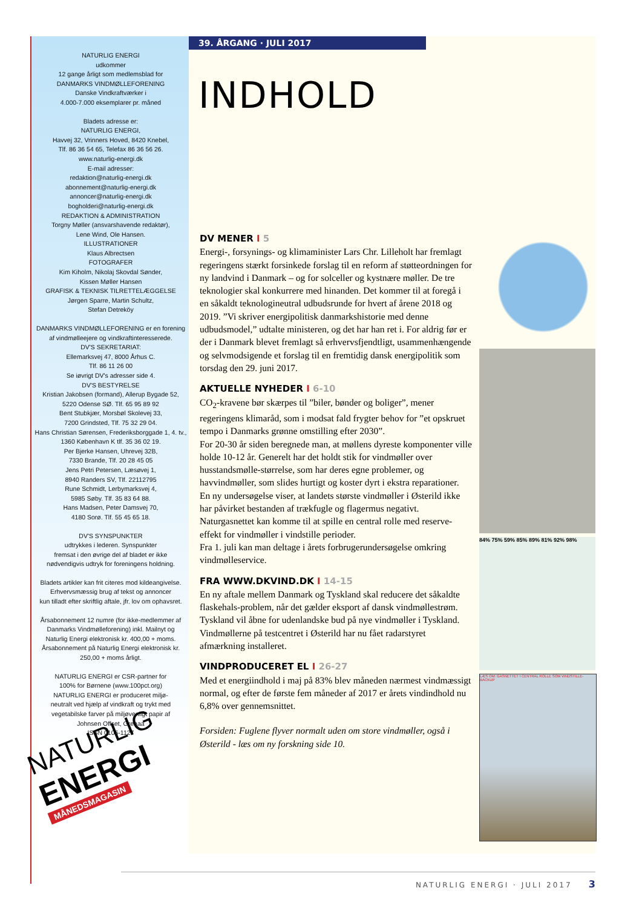NATURLIG ENERGI
udkommer
12 gange årligt som medlemsblad for
DANMARKS VINDMØLLEFORENING
Danske Vindkraftværker i
4.000-7.000 eksemplarer pr. måned
Bladets adresse er:
NATURLIG ENERGI,
Havvej 32, Vrinners Hoved, 8420 Knebel,
Tlf. 86 36 54 65, Telefax 86 36 56 26.
www.naturlig-energi.dk
E-mail adresser:
redaktion@naturlig-energi.dk
abonnement@naturlig-energi.dk
annoncer@naturlig-energi.dk
bogholderi@naturlig-energi.dk
REDAKTION & ADMINISTRATION
Torgny Møller (ansvarshavende redaktør),
Lene Wind, Ole Hansen.
ILLUSTRATIONER
Klaus Albrectsen
FOTOGRAFER
Kim Kiholm, Nikolaj Skovdal Sønder,
Kissen Møller Hansen
GRAFISK & TEKNISK TILRETTELÆGGELSE
Jørgen Sparre, Martin Schultz,
Stefan Detreköy
DANMARKS VINDMØLLEFORENING er en forening
af vindmølleejere og vindkraftinteresserede.
DV'S SEKRETARIAT:
Ellemarksvej 47, 8000 Århus C.
Tlf. 86 11 26 00
Se iøvrigt DV's adresser side 4.
DV'S BESTYRELSE
Kristian Jakobsen (formand), Allerup Bygade 52,
5220 Odense SØ. Tlf. 65 95 89 92
Bent Stubkjær, Morsbøl Skolevej 33,
7200 Grindsted, Tlf. 75 32 29 04.
Hans Christian Sørensen, Frederiksborggade 1, 4. tv.,
1360 København K tlf. 35 36 02 19.
Per Bjerke Hansen, Uhrevej 32B,
7330 Brande, Tlf. 20 28 45 05
Jens Petri Petersen, Læsøvej 1,
8940 Randers SV, Tlf. 22112795
Rune Schmidt, Lerbymarksvej 4,
5985 Søby. Tlf. 35 83 64 88.
Hans Madsen, Peter Damsvej 70,
4180 Sorø. Tlf. 55 45 65 18.
DV'S SYNSPUNKTER
udtrykkes i lederen. Synspunkter
fremsat i den øvrige del af bladet er ikke
nødvendigvis udtryk for foreningens holdning.
Bladets artikler kan frit citeres mod kildeangivelse.
Erhvervsmæssig brug af tekst og annoncer
kun tilladt efter skriftlig aftale, jfr. lov om ophavsret.
Årsabonnement 12 numre (for ikke-medlemmer af
Danmarks Vindmølleforening) inkl. Mailnyt og
Naturlig Energi elektronisk kr. 400,00 + moms.
Årsabonnement på Naturlig Energi elektronisk kr.
250,00 + moms årligt.
NATURLIG ENERGI er CSR-partner for
100% for Børnene (www.100pct.org)
NATURLIG ENERGI er produceret miljø-
neutralt ved hjælp af vindkraft og trykt med
vegetabilske farver på miljøvenligt papir af
Johnsen Offset, Grenaa
ISSN 0106-1127
NATURLIG
ENERGI
MÅNEDSMAGASIN
39. ÅRGANG · JULI 2017
INDHOLD
DV MENER I 5
Energi-, forsynings- og klimaminister Lars Chr. Lilleholt har fremlagt regeringens stærkt forsinkede forslag til en reform af støtteordningen for ny landvind i Danmark – og for solceller og kystnære møller. De tre teknologier skal konkurrere med hinanden. Det kommer til at foregå i en såkaldt teknologineutral udbudsrunde for hvert af årene 2018 og 2019. ”Vi skriver energipolitisk danmarkshistorie med denne udbudsmodel,” udtalte ministeren, og det har han ret i. For aldrig før er der i Danmark blevet fremlagt så erhvervsfjendtligt, usammenhængende og selvmodsigende et forslag til en fremtidig dansk energipolitik som torsdag den 29. juni 2017.
AKTUELLE NYHEDER I 6-10
CO<sub>2</sub>-kravene bør skærpes til ”biler, bønder og boliger”, mener regeringens klimaråd, som i modsat fald frygter behov for ”et opskruet tempo i Danmarks grønne omstilling efter 2030”.
For 20-30 år siden beregnede man, at møllens dyreste komponenter ville holde 10-12 år. Generelt har det holdt stik for vindmøller over husstandsmølle-størrelse, som har deres egne problemer, og havvindmøller, som slides hurtigt og koster dyrt i ekstra reparationer.
En ny undersøgelse viser, at landets største vindmøller i Østerild ikke har påvirket bestanden af trækfugle og flagermus negativt.
Naturgasnettet kan komme til at spille en central rolle med reserve-effekt for vindmøller i vindstille perioder.
Fra 1. juli kan man deltage i årets forbrugerundersøgelse omkring vindmølleservice.
FRA WWW.DKVIND.DK I 14-15
En ny aftale mellem Danmark og Tyskland skal reducere det såkaldte flaskehals-problem, når det gælder eksport af dansk vindmøllestrøm.
Tyskland vil åbne for udenlandske bud på nye vindmøller i Tyskland.
Vindmøllerne på testcentret i Østerild har nu fået radarstyret afmærkning installeret.
VINDPRODUCERET EL I 26-27
Med et energiindhold i maj på 83% blev måneden nærmest vindmæssigt normal, og efter de første fem måneder af 2017 er årets vindindhold nu 6,8% over gennemsnittet.
Forsiden: Fuglene flyver normalt uden om store vindmøller, også i Østerild - læs om ny forskning side 10.
84% 75% 59% 85% 89% 81% 92% 98%
LÆS OM: GASNETTET I CENTRAL ROLLE SOM VINDSTILLE-BACKUP
NATURLIG ENERGI · JULI 2017 3